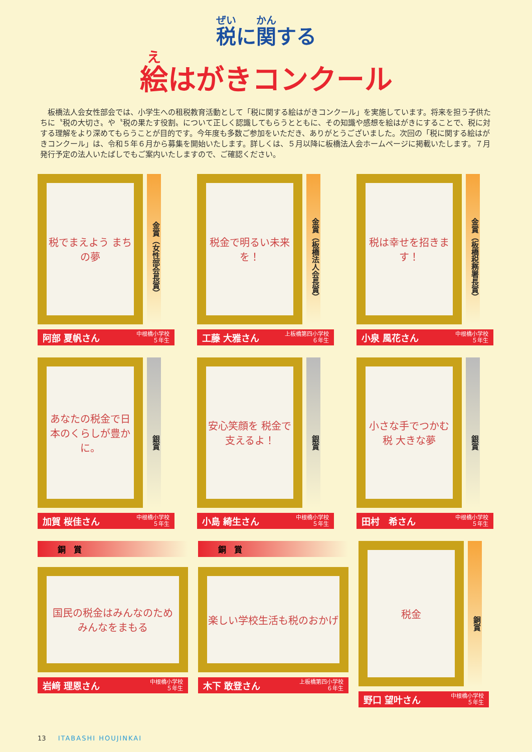税に関する
絵はがきコンクール
　板橋法人会女性部会では、小学生への租税教育活動として「税に関する絵はがきコンクール」を実施しています。将来を担う子供たちに〝税の大切さ〟や〝税の果たす役割〟について正しく認識してもらうとともに、その知識や感想を絵はがきにすることで、税に対する理解をより深めてもらうことが目的です。今年度も多数ご参加をいただき、ありがとうございました。次回の「税に関する絵はがきコンクール」は、令和５年６月から募集を開始いたします。詳しくは、５月以降に板橋法人会ホームページに掲載いたします。７月発行予定の法人いたばしでもご案内いたしますので、ご確認ください。
税でまえよう まちの夢
金賞（女性部会長賞）
阿部 夏帆さん 中根橋小学校
５年生
税金で明るい未来を！
金賞（板橋法人会長賞）
工藤 大雅さん 上板橋第四小学校
６年生
税は幸せを招きます！
金賞（板橋税務署長賞）
小泉 風花さん 中根橋小学校
５年生
あなたの税金で日本のくらしが豊かに。
銀賞
加賀 桜佳さん 中根橋小学校
５年生
安心笑顔を 税金で支えるよ！
銀賞
小島 綺生さん 中根橋小学校
５年生
小さな手でつかむ 税 大きな夢
銀賞
田村　希さん 中根橋小学校
５年生
銅　賞
国民の税金はみんなのため みんなをまもる
岩﨑 理恩さん 中根橋小学校
５年生
銅　賞
楽しい学校生活も税のおかげ
木下 敢登さん 上板橋第四小学校
６年生
税金
銅賞
野口 望叶さん 中根橋小学校
５年生
13 ITABASHI HOUJINKAI